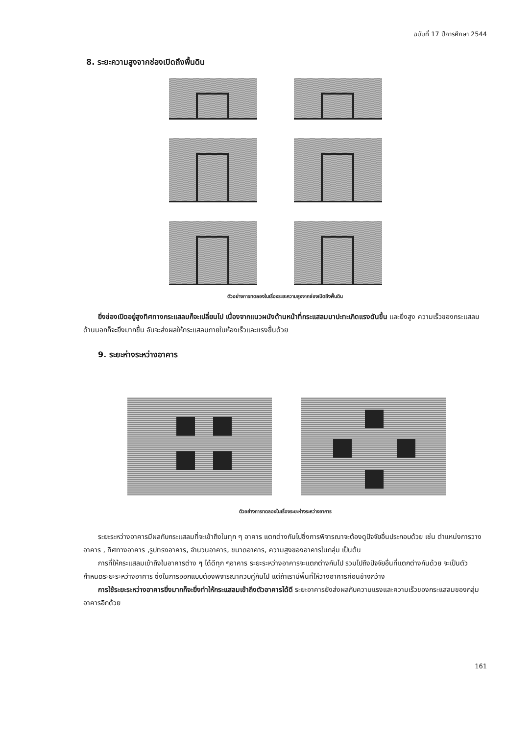ฉบับที่ 17 ปีการศึกษา 2544
8. ระยะความสูงจากช่องเปิดถึงพื้นดิน
ตัวอย่างการทดลองในเรื่องระยะความสูงจากช่องเปิดถึงพื้นดิน
ยิ่งช่องเปิดอยู่สูงทิศทางกระแสลมก็จะเปลี่ยนไป เนื่องจากแนวผนังด้านหน้าที่กระแสลมมาปะทะเกิดแรงดันขึ้น และยิ่งสูง ความเร็วของกระแสลมด้านนอกก็จะยิ่งมากขึ้น อันจะส่งผลให้กระแสลมภายในห้องเร็วและแรงขึ้นด้วย
9. ระยะห่างระหว่างอาคาร
ตัวอย่างการทดลองในเรื่องระยะห่างระหว่างอาคาร
ระยะระหว่างอาคารมีผลกับกระแสลมที่จะเข้าถึงในทุก ๆ อาคาร แตกต่างกันไปซึ่งการพิจารณาจะต้องดูปัจจัยอื่นประกอบด้วย เช่น ตำแหน่งการวางอาคาร , ทิศทางอาคาร ,รูปทรงอาคาร, จำนวนอาคาร, ขนาดอาคาร, ความสูงของอาคารในกลุ่ม เป็นต้น
การที่ให้กระแสลมเข้าถึงในอาคารต่าง ๆ ได้ดีทุก ๆอาคาร ระยะระหว่างอาคารจะแตกต่างกันไป รวมไปถึงปัจจัยอื่นที่แตกต่างกันด้วย จะเป็นตัวกำหนดระยะระหว่างอาคาร ซึ่งในการออกแบบต้องพิจารณาควบคู่กันไป แต่ถ้าเรามีพื้นที่ให้วางอาคารค่อนข้างกว้าง
การใช้ระยะระหว่างอาคารยิ่งมากก็จะยิ่งทำให้กระแสลมเข้าถึงตัวอาคารได้ดี ระยะอาคารยังส่งผลกับความแรงและความเร็วของกระแสลมของกลุ่มอาคารอีกด้วย
161